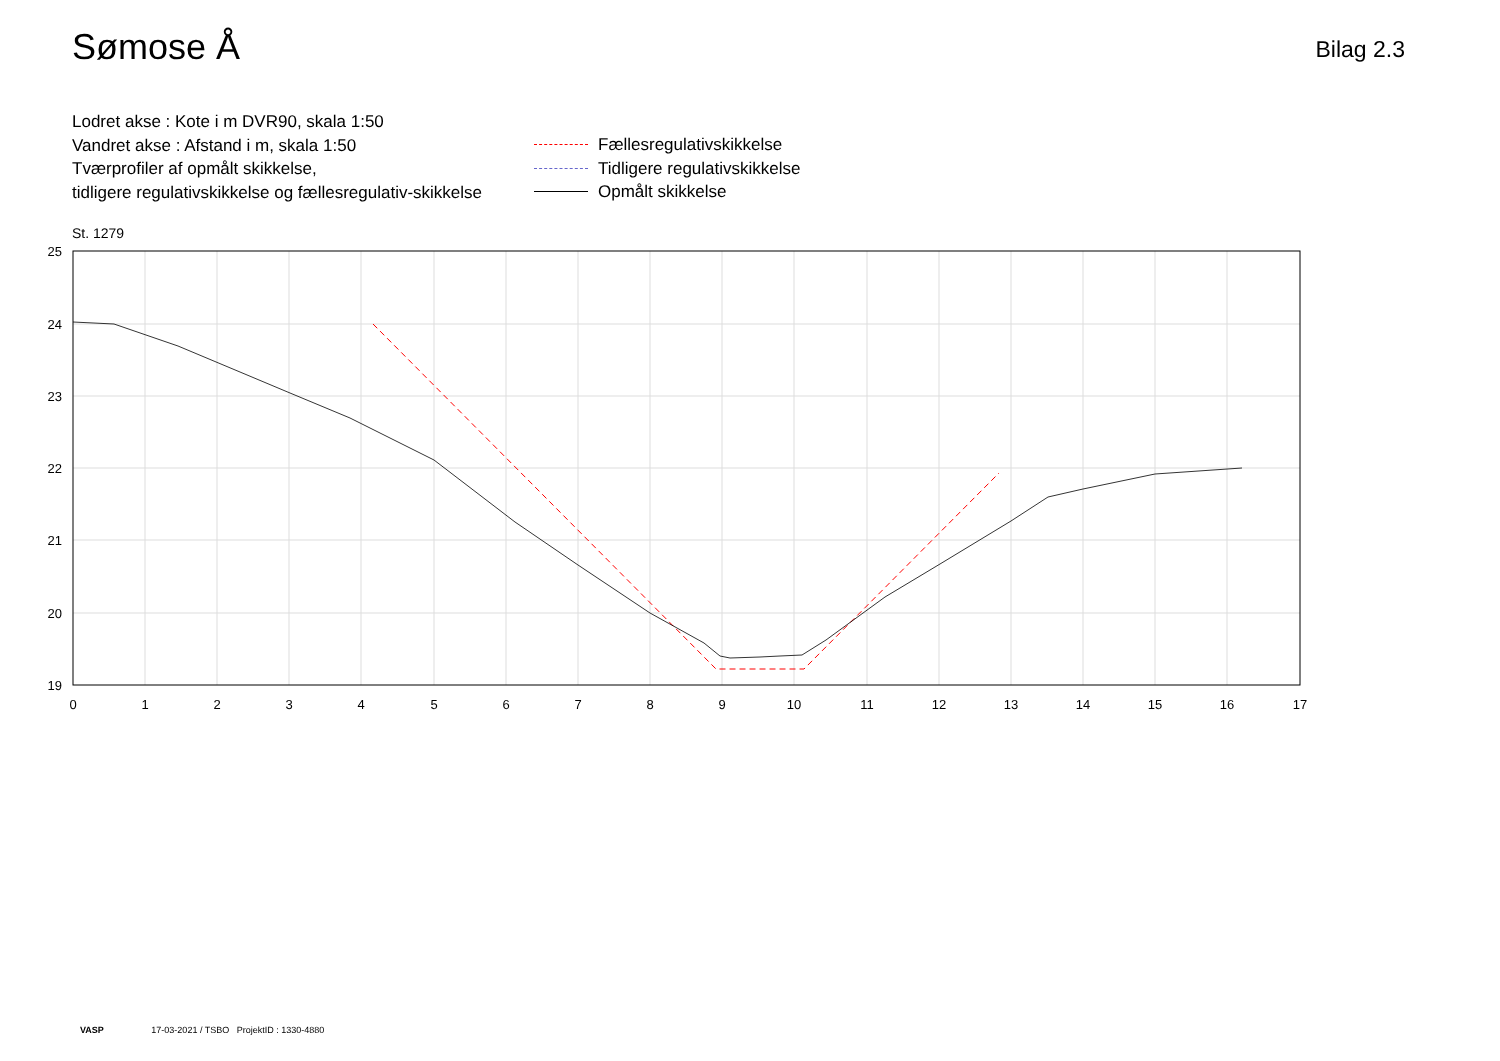Sømose Å Bilag 2.3
Lodret akse : Kote i m DVR90, skala 1:50
Vandret akse : Afstand i m, skala 1:50
Tværprofiler af opmålt skikkelse,
tidligere regulativskikkelse og fællesregulativ-skikkelse
Fællesregulativskikkelse
Tidligere regulativskikkelse
Opmålt skikkelse
St. 1279
0
1
2
3
4
5
6
7
8
9
10
11
12
13
14
15
16
17
25
24
23
22
21
20
19
VASP 17-03-2021 / TSBO ProjektID : 1330-4880